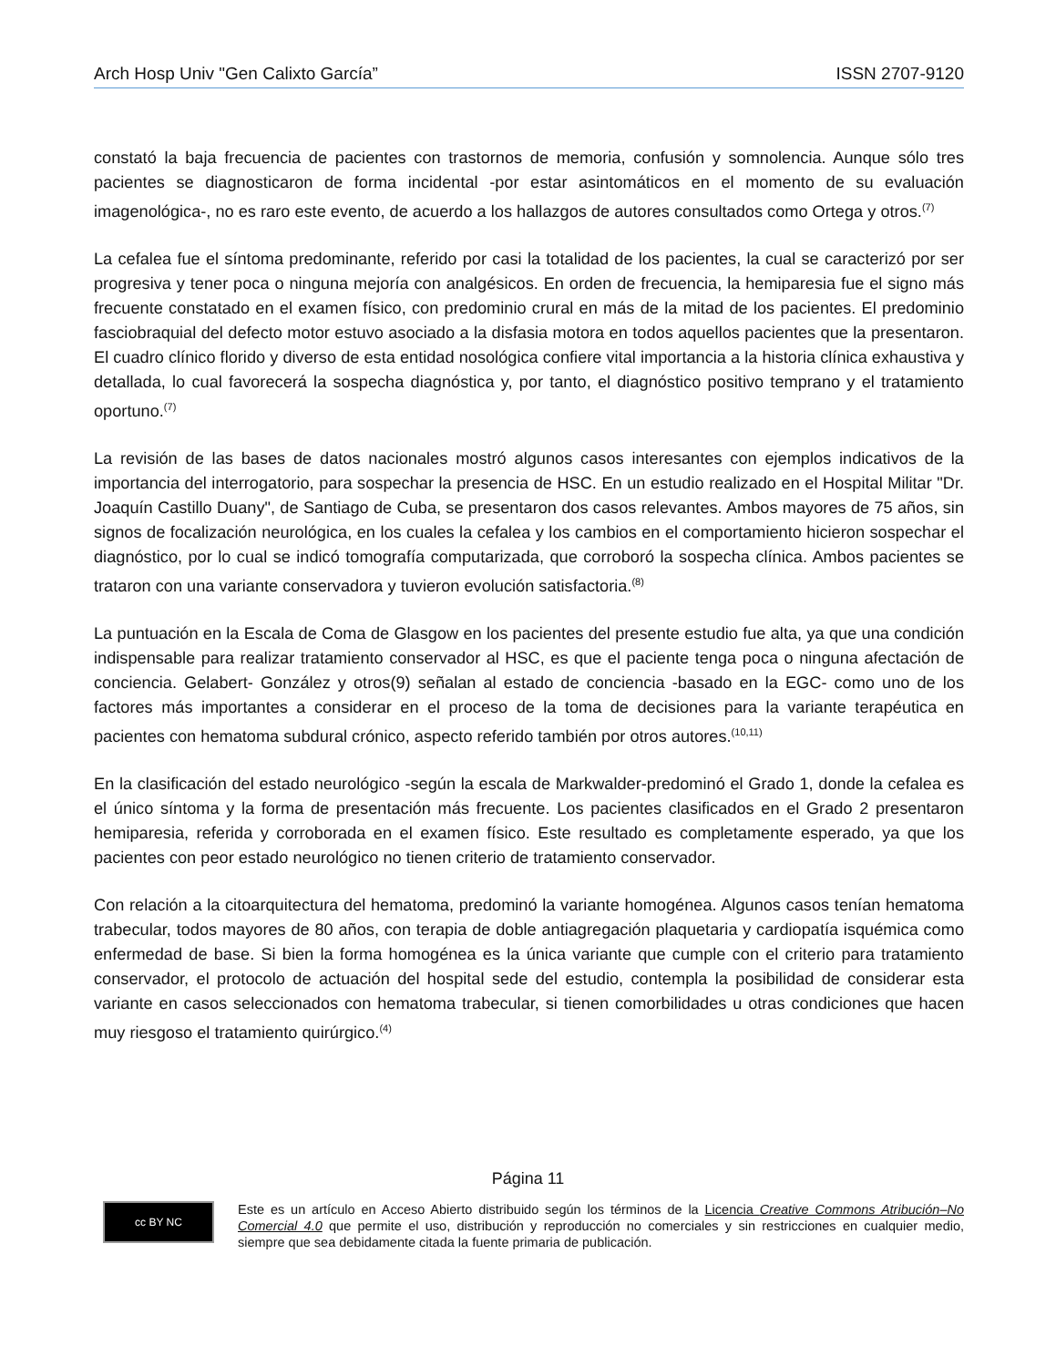Arch Hosp Univ "Gen Calixto García” ISSN 2707-9120
constató la baja frecuencia de pacientes con trastornos de memoria, confusión y somnolencia. Aunque sólo tres pacientes se diagnosticaron de forma incidental -por estar asintomáticos en el momento de su evaluación imagenológica-, no es raro este evento, de acuerdo a los hallazgos de autores consultados como Ortega y otros.<sup>(7)</sup>
La cefalea fue el síntoma predominante, referido por casi la totalidad de los pacientes, la cual se caracterizó por ser progresiva y tener poca o ninguna mejoría con analgésicos. En orden de frecuencia, la hemiparesia fue el signo más frecuente constatado en el examen físico, con predominio crural en más de la mitad de los pacientes. El predominio fasciobraquial del defecto motor estuvo asociado a la disfasia motora en todos aquellos pacientes que la presentaron. El cuadro clínico florido y diverso de esta entidad nosológica confiere vital importancia a la historia clínica exhaustiva y detallada, lo cual favorecerá la sospecha diagnóstica y, por tanto, el diagnóstico positivo temprano y el tratamiento oportuno.<sup>(7)</sup>
La revisión de las bases de datos nacionales mostró algunos casos interesantes con ejemplos indicativos de la importancia del interrogatorio, para sospechar la presencia de HSC. En un estudio realizado en el Hospital Militar "Dr. Joaquín Castillo Duany", de Santiago de Cuba, se presentaron dos casos relevantes. Ambos mayores de 75 años, sin signos de focalización neurológica, en los cuales la cefalea y los cambios en el comportamiento hicieron sospechar el diagnóstico, por lo cual se indicó tomografía computarizada, que corroboró la sospecha clínica. Ambos pacientes se trataron con una variante conservadora y tuvieron evolución satisfactoria.<sup>(8)</sup>
La puntuación en la Escala de Coma de Glasgow en los pacientes del presente estudio fue alta, ya que una condición indispensable para realizar tratamiento conservador al HSC, es que el paciente tenga poca o ninguna afectación de conciencia. Gelabert- González y otros(9) señalan al estado de conciencia -basado en la EGC- como uno de los factores más importantes a considerar en el proceso de la toma de decisiones para la variante terapéutica en pacientes con hematoma subdural crónico, aspecto referido también por otros autores.<sup>(10,11)</sup>
En la clasificación del estado neurológico -según la escala de Markwalder-predominó el Grado 1, donde la cefalea es el único síntoma y la forma de presentación más frecuente. Los pacientes clasificados en el Grado 2 presentaron hemiparesia, referida y corroborada en el examen físico. Este resultado es completamente esperado, ya que los pacientes con peor estado neurológico no tienen criterio de tratamiento conservador.
Con relación a la citoarquitectura del hematoma, predominó la variante homogénea. Algunos casos tenían hematoma trabecular, todos mayores de 80 años, con terapia de doble antiagregación plaquetaria y cardiopatía isquémica como enfermedad de base. Si bien la forma homogénea es la única variante que cumple con el criterio para tratamiento conservador, el protocolo de actuación del hospital sede del estudio, contempla la posibilidad de considerar esta variante en casos seleccionados con hematoma trabecular, si tienen comorbilidades u otras condiciones que hacen muy riesgoso el tratamiento quirúrgico.<sup>(4)</sup>
Página 11
cc BY NC
Este es un artículo en Acceso Abierto distribuido según los términos de la Licencia Creative Commons Atribución–No Comercial 4.0 que permite el uso, distribución y reproducción no comerciales y sin restricciones en cualquier medio, siempre que sea debidamente citada la fuente primaria de publicación.